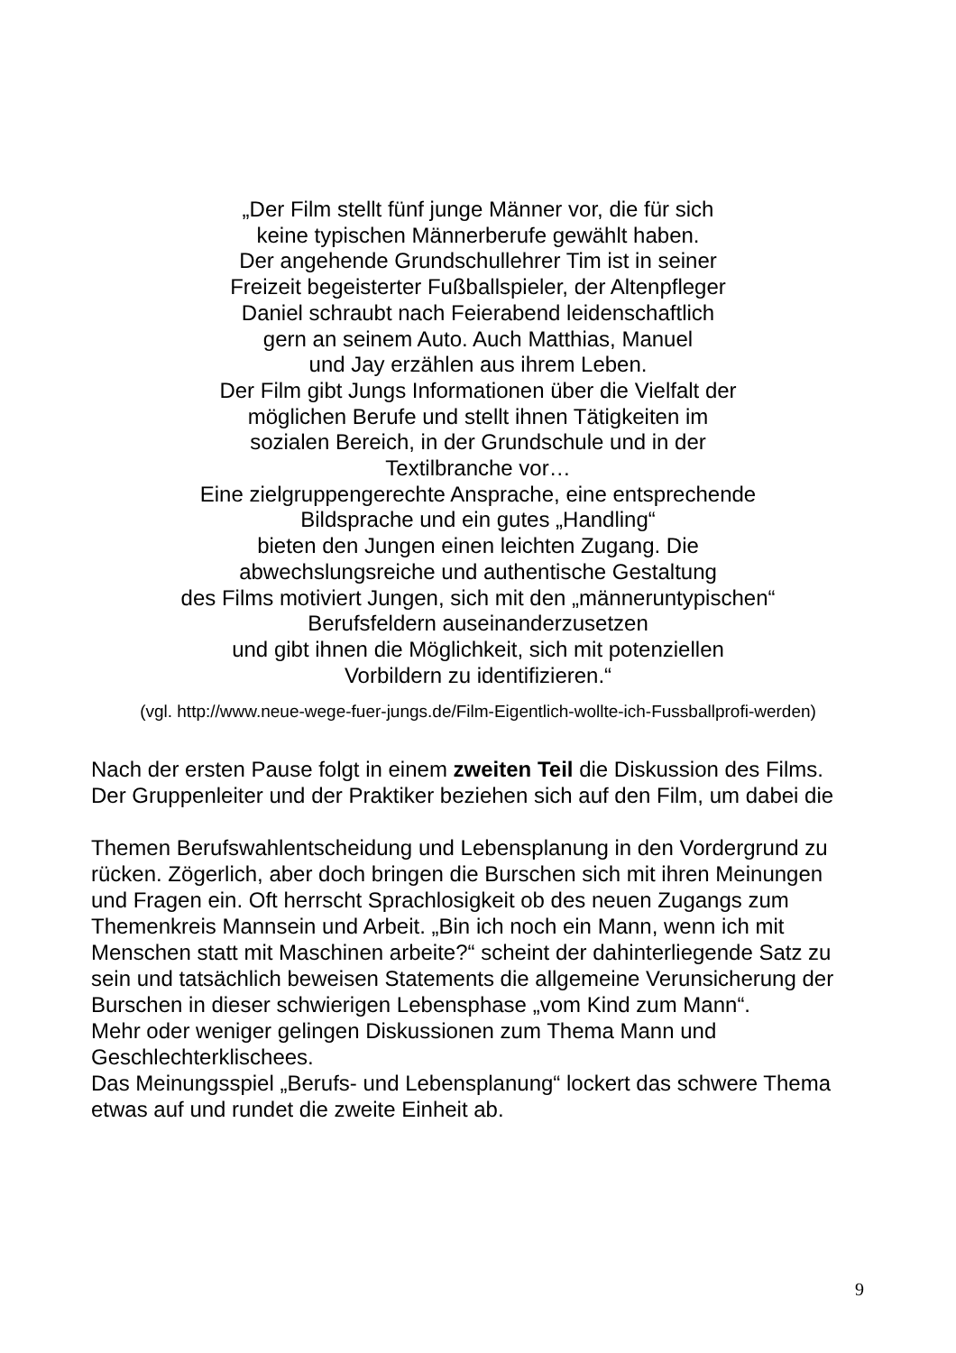„Der Film stellt fünf junge Männer vor, die für sich
keine typischen Männerberufe gewählt haben.
Der angehende Grundschullehrer Tim ist in seiner
Freizeit begeisterter Fußballspieler, der Altenpfleger
Daniel schraubt nach Feierabend leidenschaftlich
gern an seinem Auto. Auch Matthias, Manuel
und Jay erzählen aus ihrem Leben.
Der Film gibt Jungs Informationen über die Vielfalt der
möglichen Berufe und stellt ihnen Tätigkeiten im
sozialen Bereich, in der Grundschule und in der
Textilbranche vor…
Eine zielgruppengerechte Ansprache, eine entsprechende
Bildsprache und ein gutes „Handling“
bieten den Jungen einen leichten Zugang. Die
abwechslungsreiche und authentische Gestaltung
des Films motiviert Jungen, sich mit den „männeruntypischen“
Berufsfeldern auseinanderzusetzen
und gibt ihnen die Möglichkeit, sich mit potenziellen
Vorbildern zu identifizieren.“
(vgl. http://www.neue-wege-fuer-jungs.de/Film-Eigentlich-wollte-ich-Fussballprofi-werden)
Nach der ersten Pause folgt in einem zweiten Teil die Diskussion des Films.
Der Gruppenleiter und der Praktiker beziehen sich auf den Film, um dabei die
Themen Berufswahlentscheidung und Lebensplanung in den Vordergrund zu
rücken. Zögerlich, aber doch bringen die Burschen sich mit ihren Meinungen
und Fragen ein. Oft herrscht Sprachlosigkeit ob des neuen Zugangs zum
Themenkreis Mannsein und Arbeit. „Bin ich noch ein Mann, wenn ich mit
Menschen statt mit Maschinen arbeite?“ scheint der dahinterliegende Satz zu
sein und tatsächlich beweisen Statements die allgemeine Verunsicherung der
Burschen in dieser schwierigen Lebensphase „vom Kind zum Mann“.
Mehr oder weniger gelingen Diskussionen zum Thema Mann und
Geschlechterklischees.
Das Meinungsspiel „Berufs- und Lebensplanung“ lockert das schwere Thema
etwas auf und rundet die zweite Einheit ab.
9